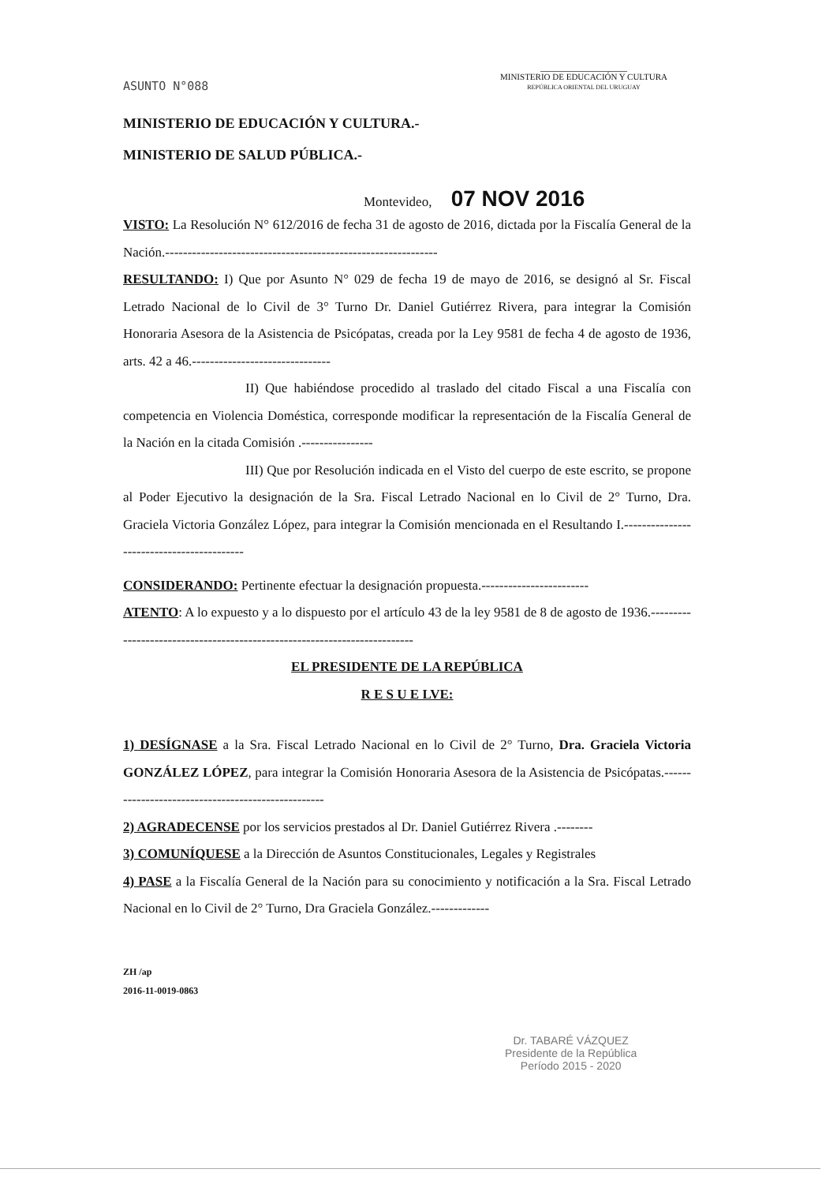MINISTERIO DE EDUCACIÓN Y CULTURA
REPÚBLICA ORIENTAL DEL URUGUAY
ASUNTO N°088
MINISTERIO DE EDUCACIÓN Y CULTURA.-
MINISTERIO DE SALUD PÚBLICA.-
Montevideo, 07 NOV 2016
VISTO: La Resolución N° 612/2016 de fecha 31 de agosto de 2016, dictada por la Fiscalía General de la Nación.-------------------------------------------------------------
RESULTANDO: I) Que por Asunto N° 029 de fecha 19 de mayo de 2016, se designó al Sr. Fiscal Letrado Nacional de lo Civil de 3° Turno Dr. Daniel Gutiérrez Rivera, para integrar la Comisión Honoraria Asesora de la Asistencia de Psicópatas, creada por la Ley 9581 de fecha 4 de agosto de 1936, arts. 42 a 46.-------------------------------
II) Que habiéndose procedido al traslado del citado Fiscal a una Fiscalía con competencia en Violencia Doméstica, corresponde modificar la representación de la Fiscalía General de la Nación en la citada Comisión .----------------
III) Que por Resolución indicada en el Visto del cuerpo de este escrito, se propone al Poder Ejecutivo la designación de la Sra. Fiscal Letrado Nacional en lo Civil de 2° Turno, Dra. Graciela Victoria González López, para integrar la Comisión mencionada en el Resultando I.------------------------------------------
CONSIDERANDO: Pertinente efectuar la designación propuesta.------------------------
ATENTO: A lo expuesto y a lo dispuesto por el artículo 43 de la ley 9581 de 8 de agosto de 1936.--------------------------------------------------------------------------
EL PRESIDENTE DE LA REPÚBLICA
R E S U E LVE:
1) DESÍGNASE a la Sra. Fiscal Letrado Nacional en lo Civil de 2° Turno, Dra. Graciela Victoria GONZÁLEZ LÓPEZ, para integrar la Comisión Honoraria Asesora de la Asistencia de Psicópatas.---------------------------------------------------
2) AGRADECENSE por los servicios prestados al Dr. Daniel Gutiérrez Rivera .--------
3) COMUNÍQUESE a la Dirección de Asuntos Constitucionales, Legales y Registrales
4) PASE a la Fiscalía General de la Nación para su conocimiento y notificación a la Sra. Fiscal Letrado Nacional en lo Civil de 2° Turno, Dra Graciela González.-------------
ZH /ap
2016-11-0019-0863
Dr. TABARÉ VÁZQUEZ
Presidente de la República
Período 2015 - 2020